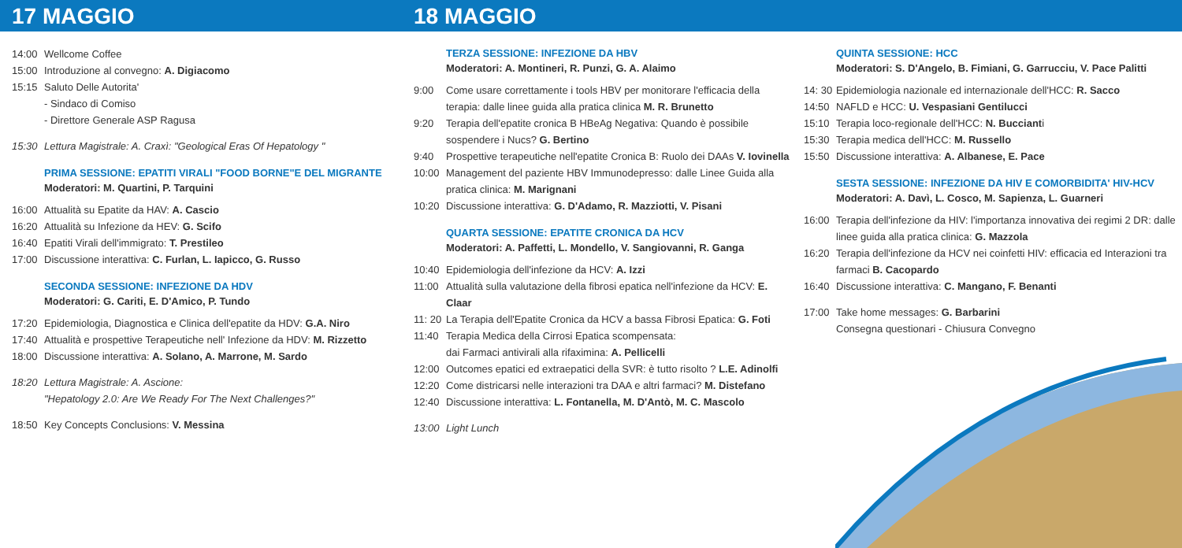17 MAGGIO 18 MAGGIO
14:00 Wellcome Coffee
15:00 Introduzione al convegno: A. Digiacomo
15:15 Saluto Delle Autorita'
- Sindaco di Comiso
- Direttore Generale ASP Ragusa
15:30 Lettura Magistrale: A. Craxì: "Geological Eras Of Hepatology "
PRIMA SESSIONE: EPATITI VIRALI "FOOD BORNE"E DEL MIGRANTE
Moderatori: M. Quartini, P. Tarquini
16:00 Attualità su Epatite da HAV: A. Cascio
16:20 Attualità su Infezione da HEV: G. Scifo
16:40 Epatiti Virali dell'immigrato: T. Prestileo
17:00 Discussione interattiva: C. Furlan, L. Iapicco, G. Russo
SECONDA SESSIONE: INFEZIONE DA HDV
Moderatori: G. Cariti, E. D'Amico, P. Tundo
17:20 Epidemiologia, Diagnostica e Clinica dell'epatite da HDV: G.A. Niro
17:40 Attualità e prospettive Terapeutiche nell' Infezione da HDV: M. Rizzetto
18:00 Discussione interattiva: A. Solano, A. Marrone, M. Sardo
18:20 Lettura Magistrale: A. Ascione:
"Hepatology 2.0: Are We Ready For The Next Challenges?"
18:50 Key Concepts Conclusions: V. Messina
TERZA SESSIONE: INFEZIONE DA HBV
Moderatori: A. Montineri, R. Punzi, G. A. Alaimo
9:00 Come usare correttamente i tools HBV per monitorare l'efficacia della terapia: dalle linee guida alla pratica clinica M. R. Brunetto
9:20 Terapia dell'epatite cronica B HBeAg Negativa: Quando è possibile sospendere i Nucs? G. Bertino
9:40 Prospettive terapeutiche nell'epatite Cronica B: Ruolo dei DAAs V. Iovinella
10:00 Management del paziente HBV Immunodepresso: dalle Linee Guida alla pratica clinica: M. Marignani
10:20 Discussione interattiva: G. D'Adamo, R. Mazziotti, V. Pisani
QUARTA SESSIONE: EPATITE CRONICA DA HCV
Moderatori: A. Paffetti, L. Mondello, V. Sangiovanni, R. Ganga
10:40 Epidemiologia dell'infezione da HCV: A. Izzi
11:00 Attualità sulla valutazione della fibrosi epatica nell'infezione da HCV: E. Claar
11: 20 La Terapia dell'Epatite Cronica da HCV a bassa Fibrosi Epatica: G. Foti
11:40 Terapia Medica della Cirrosi Epatica scompensata:
dai Farmaci antivirali alla rifaximina: A. Pellicelli
12:00 Outcomes epatici ed extraepatici della SVR: è tutto risolto ? L.E. Adinolfi
12:20 Come districarsi nelle interazioni tra DAA e altri farmaci? M. Distefano
12:40 Discussione interattiva: L. Fontanella, M. D'Antò, M. C. Mascolo
13:00 Light Lunch
QUINTA SESSIONE: HCC
Moderatori: S. D'Angelo, B. Fimiani, G. Garrucciu, V. Pace Palitti
14: 30 Epidemiologia nazionale ed internazionale dell'HCC: R. Sacco
14:50 NAFLD e HCC: U. Vespasiani Gentilucci
15:10 Terapia loco-regionale dell'HCC: N. Buccianti
15:30 Terapia medica dell'HCC: M. Russello
15:50 Discussione interattiva: A. Albanese, E. Pace
SESTA SESSIONE: INFEZIONE DA HIV E COMORBIDITA' HIV-HCV
Moderatori: A. Davì, L. Cosco, M. Sapienza, L. Guarneri
16:00 Terapia dell'infezione da HIV: l'importanza innovativa dei regimi 2 DR: dalle linee guida alla pratica clinica: G. Mazzola
16:20 Terapia dell'infezione da HCV nei coinfetti HIV: efficacia ed Interazioni tra farmaci B. Cacopardo
16:40 Discussione interattiva: C. Mangano, F. Benanti
17:00 Take home messages: G. Barbarini
Consegna questionari - Chiusura Convegno